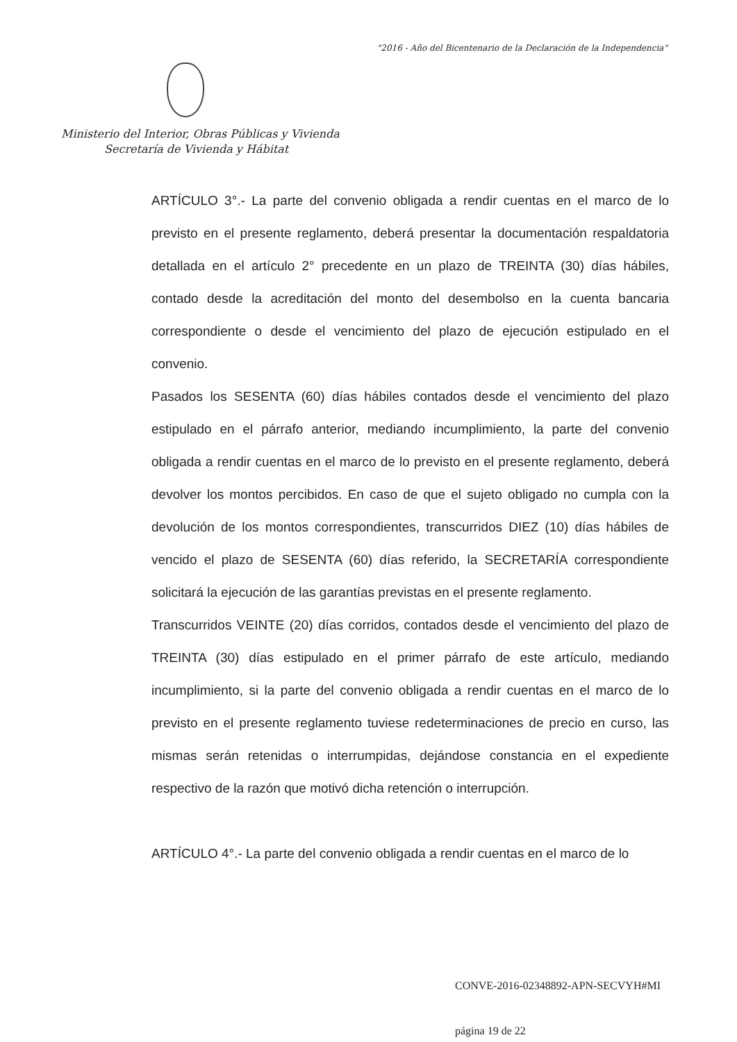"2016 - Año del Bicentenario de la Declaración de la Independencia"
Ministerio del Interior, Obras Públicas y Vivienda
Secretaría de Vivienda y Hábitat
ARTÍCULO 3°.- La parte del convenio obligada a rendir cuentas en el marco de lo previsto en el presente reglamento, deberá presentar la documentación respaldatoria detallada en el artículo 2° precedente en un plazo de TREINTA (30) días hábiles, contado desde la acreditación del monto del desembolso en la cuenta bancaria correspondiente o desde el vencimiento del plazo de ejecución estipulado en el convenio.
Pasados los SESENTA (60) días hábiles contados desde el vencimiento del plazo estipulado en el párrafo anterior, mediando incumplimiento, la parte del convenio obligada a rendir cuentas en el marco de lo previsto en el presente reglamento, deberá devolver los montos percibidos. En caso de que el sujeto obligado no cumpla con la devolución de los montos correspondientes, transcurridos DIEZ (10) días hábiles de vencido el plazo de SESENTA (60) días referido, la SECRETARÍA correspondiente solicitará la ejecución de las garantías previstas en el presente reglamento.
Transcurridos VEINTE (20) días corridos, contados desde el vencimiento del plazo de TREINTA (30) días estipulado en el primer párrafo de este artículo, mediando incumplimiento, si la parte del convenio obligada a rendir cuentas en el marco de lo previsto en el presente reglamento tuviese redeterminaciones de precio en curso, las mismas serán retenidas o interrumpidas, dejándose constancia en el expediente respectivo de la razón que motivó dicha retención o interrupción.
ARTÍCULO 4°.- La parte del convenio obligada a rendir cuentas en el marco de lo
CONVE-2016-02348892-APN-SECVYH#MI
página 19 de 22